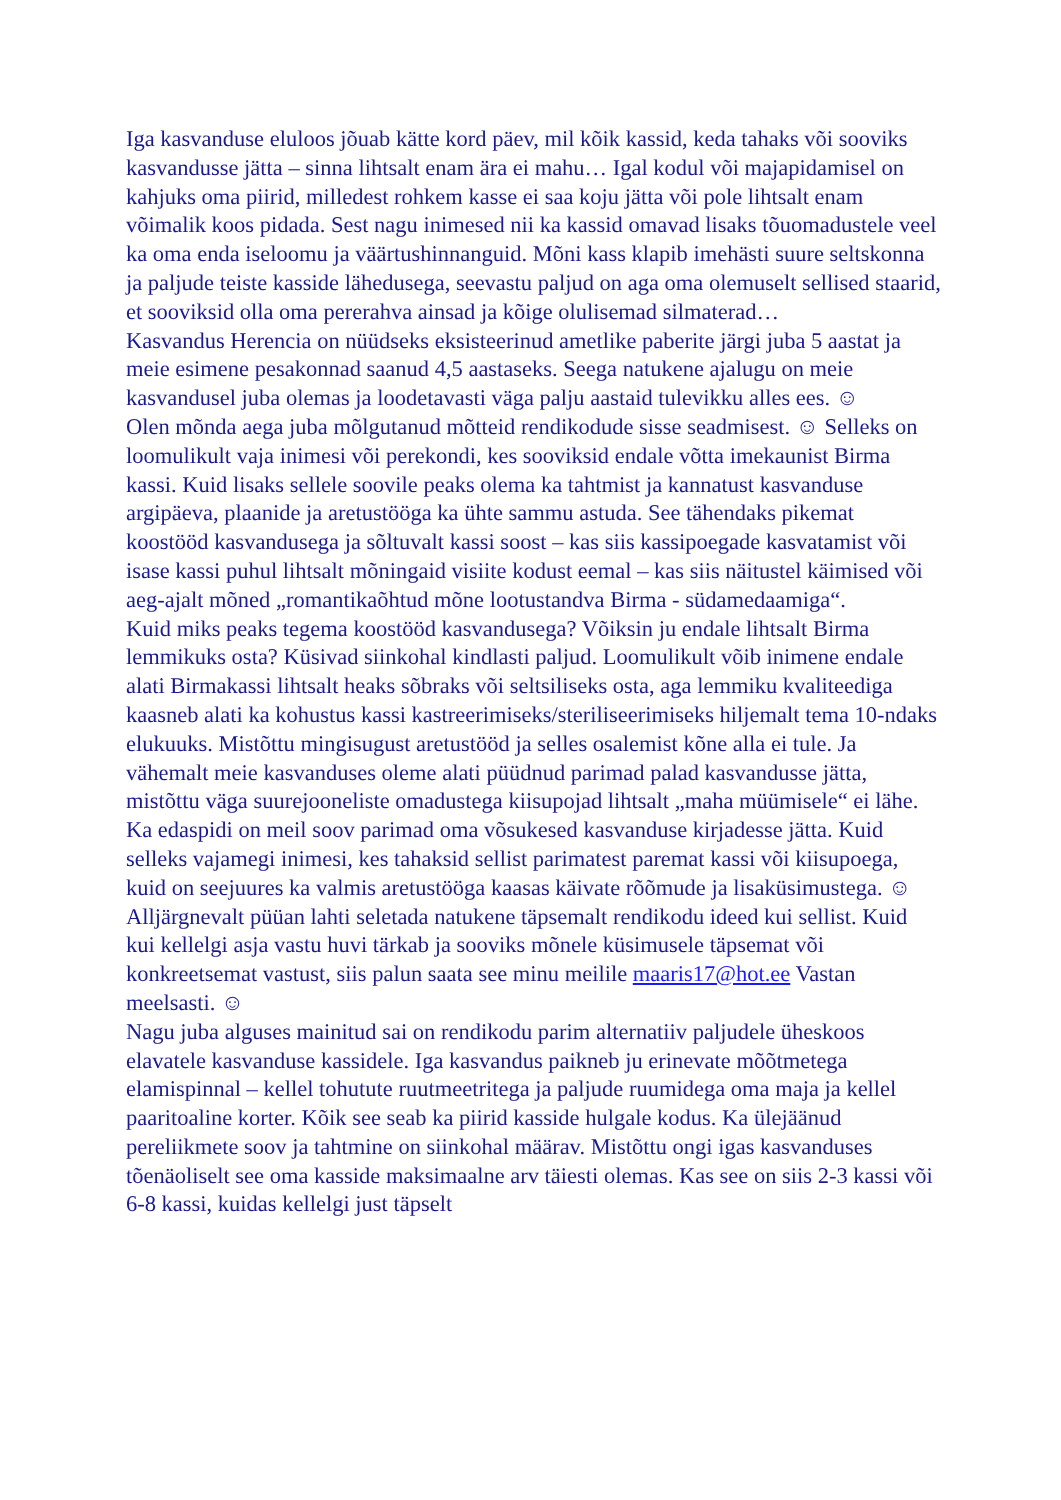Iga kasvanduse eluloos jõuab kätte kord päev, mil kõik kassid, keda tahaks või sooviks kasvandusse jätta – sinna lihtsalt enam ära ei mahu… Igal kodul või majapidamisel on kahjuks oma piirid, milledest rohkem kasse ei saa koju jätta või pole lihtsalt enam võimalik koos pidada. Sest nagu inimesed nii ka kassid omavad lisaks tõuomadustele veel ka oma enda iseloomu ja väärtushinnanguid. Mõni kass klapib imehästi suure seltskonna ja paljude teiste kasside lähedusega, seevastu paljud on aga oma olemuselt sellised staarid, et sooviksid olla oma pererahva ainsad ja kõige olulisemad silmaterad…
Kasvandus Herencia on nüüdseks eksisteerinud ametlike paberite järgi juba 5 aastat ja meie esimene pesakonnad saanud 4,5 aastaseks. Seega natukene ajalugu on meie kasvandusel juba olemas ja loodetavasti väga palju aastaid tulevikku alles ees. ☺
Olen mõnda aega juba mõlgutanud mõtteid rendikodude sisse seadmisest. ☺ Selleks on loomulikult vaja inimesi või perekondi, kes sooviksid endale võtta imekaunist Birma kassi. Kuid lisaks sellele soovile peaks olema ka tahtmist ja kannatust kasvanduse argipäeva, plaanide ja aretustööga ka ühte sammu astuda. See tähendaks pikemat koostööd kasvandusega ja sõltuvalt kassi soost – kas siis kassipoegade kasvatamist või isase kassi puhul lihtsalt mõningaid visiite kodust eemal – kas siis näitustel käimised või aeg-ajalt mõned „romantikaõhtud mõne lootustandva Birma - südamedaamiga“.
Kuid miks peaks tegema koostööd kasvandusega? Võiksin ju endale lihtsalt Birma lemmikuks osta? Küsivad siinkohal kindlasti paljud. Loomulikult võib inimene endale alati Birmakassi lihtsalt heaks sõbraks või seltsiliseks osta, aga lemmiku kvaliteediga kaasneb alati ka kohustus kassi kastreerimiseks/steriliseerimiseks hiljemalt tema 10-ndaks elukuuks. Mistõttu mingisugust aretustööd ja selles osalemist kõne alla ei tule. Ja vähemalt meie kasvanduses oleme alati püüdnud parimad palad kasvandusse jätta, mistõttu väga suurejooneliste omadustega kiisupojad lihtsalt „maha müümisele“ ei lähe. Ka edaspidi on meil soov parimad oma võsukesed kasvanduse kirjadesse jätta. Kuid selleks vajamegi inimesi, kes tahaksid sellist parimatest paremat kassi või kiisupoega, kuid on seejuures ka valmis aretustööga kaasas käivate rõõmude ja lisaküsimustega. ☺
Alljärgnevalt püüan lahti seletada natukene täpsemalt rendikodu ideed kui sellist. Kuid kui kellelgi asja vastu huvi tärkab ja sooviks mõnele küsimusele täpsemat või konkreetsemat vastust, siis palun saata see minu meilile maaris17@hot.ee Vastan meelsasti. ☺
Nagu juba alguses mainitud sai on rendikodu parim alternatiiv paljudele üheskoos elavatele kasvanduse kassidele. Iga kasvandus paikneb ju erinevate mõõtmetega elamispinnal – kellel tohutute ruutmeetritega ja paljude ruumidega oma maja ja kellel paaritoaline korter. Kõik see seab ka piirid kasside hulgale kodus. Ka ülejäänud pereliikmete soov ja tahtmine on siinkohal määrav. Mistõttu ongi igas kasvanduses tõenäoliselt see oma kasside maksimaalne arv täiesti olemas. Kas see on siis 2-3 kassi või 6-8 kassi, kuidas kellelgi just täpselt